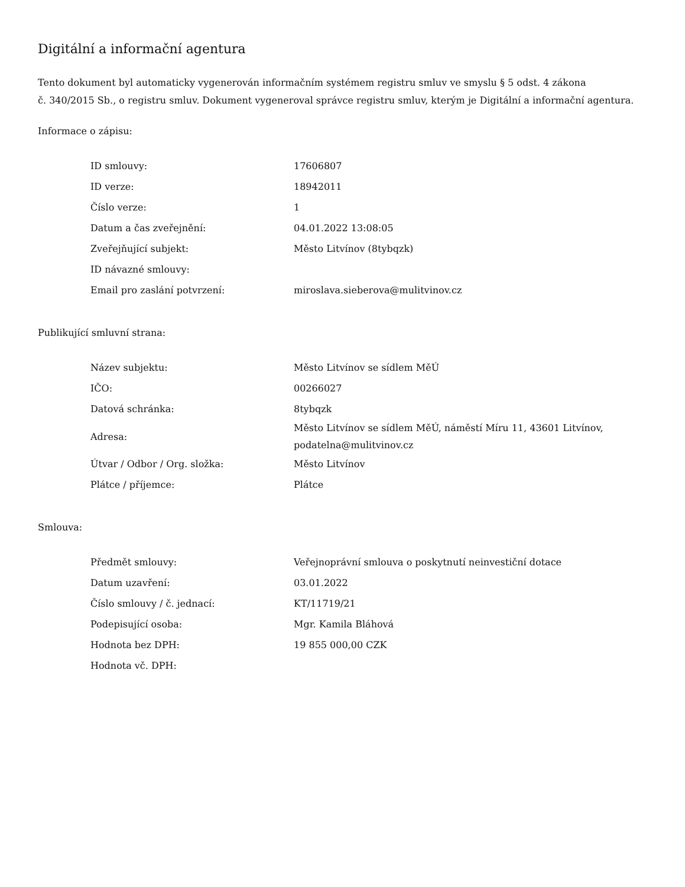Digitální a informační agentura
Tento dokument byl automaticky vygenerován informačním systémem registru smluv ve smyslu § 5 odst. 4 zákona
č. 340/2015 Sb., o registru smluv. Dokument vygeneroval správce registru smluv, kterým je Digitální a informační agentura.
Informace o zápisu:
| ID smlouvy: | 17606807 |
| ID verze: | 18942011 |
| Číslo verze: | 1 |
| Datum a čas zveřejnění: | 04.01.2022 13:08:05 |
| Zveřejňující subjekt: | Město Litvínov (8tybqzk) |
| ID návazné smlouvy: | |
| Email pro zaslání potvrzení: | miroslava.sieberova@mulitvinov.cz |
Publikující smluvní strana:
| Název subjektu: | Město Litvínov se sídlem MěÚ |
| IČO: | 00266027 |
| Datová schránka: | 8tybqzk |
| Adresa: | Město Litvínov se sídlem MěÚ, náměstí Míru 11, 43601 Litvínov, podatelna@mulitvinov.cz |
| Útvar / Odbor / Org. složka: | Město Litvínov |
| Plátce / příjemce: | Plátce |
Smlouva:
| Předmět smlouvy: | Veřejnoprávní smlouva o poskytnutí neinvestiční dotace |
| Datum uzavření: | 03.01.2022 |
| Číslo smlouvy / č. jednací: | KT/11719/21 |
| Podepisující osoba: | Mgr. Kamila Bláhová |
| Hodnota bez DPH: | 19 855 000,00 CZK |
| Hodnota vč. DPH: | |